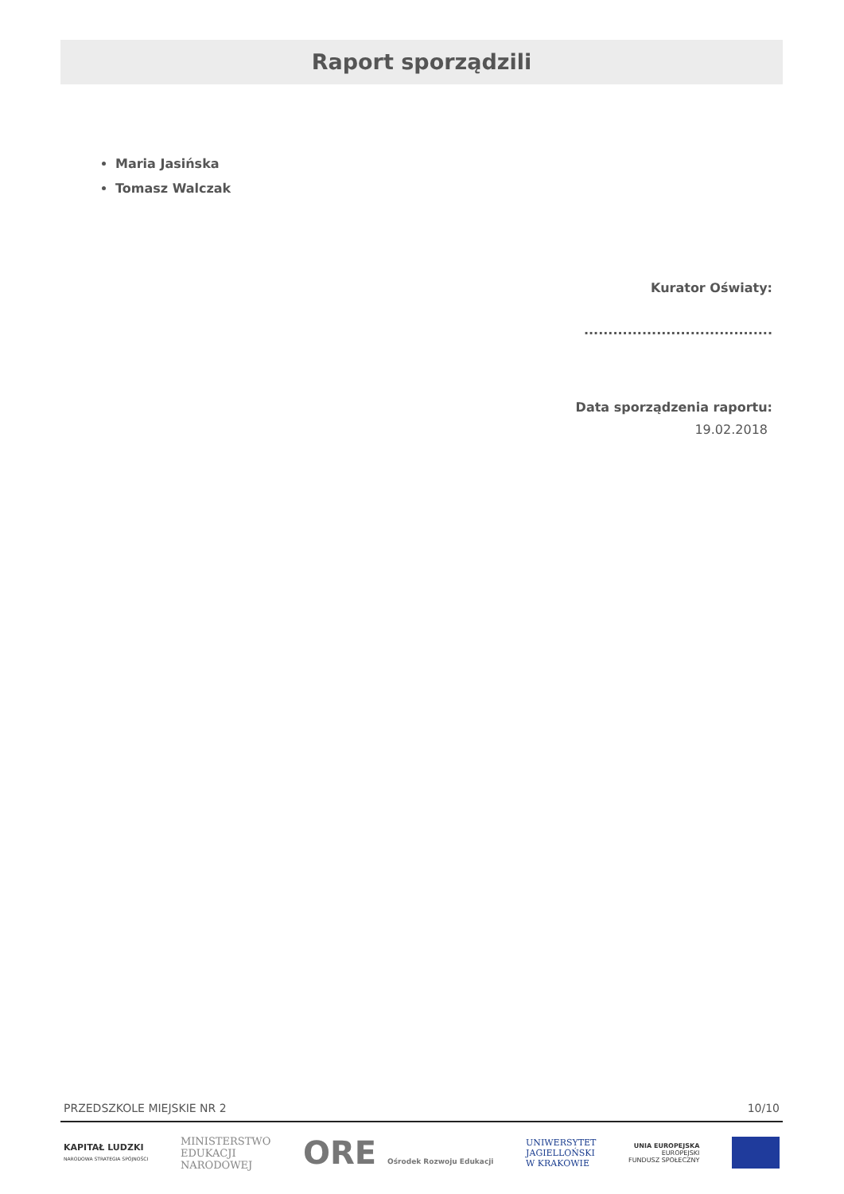Raport sporządzili
Maria Jasińska
Tomasz Walczak
Kurator Oświaty:
.......................................
Data sporządzenia raportu:
19.02.2018
PRZEDSZKOLE MIEJSKIE NR 2 10/10
KAPITAŁ LUDZKI
NARODOWA STRATEGIA SPÓJNOŚCI
MINISTERSTWO
EDUKACJI
NARODOWEJ
ORE Ośrodek Rozwoju Edukacji
UNIWERSYTET
JAGIELLOŃSKI
W KRAKOWIE
UNIA EUROPEJSKA
EUROPEJSKI
FUNDUSZ SPOŁECZNY